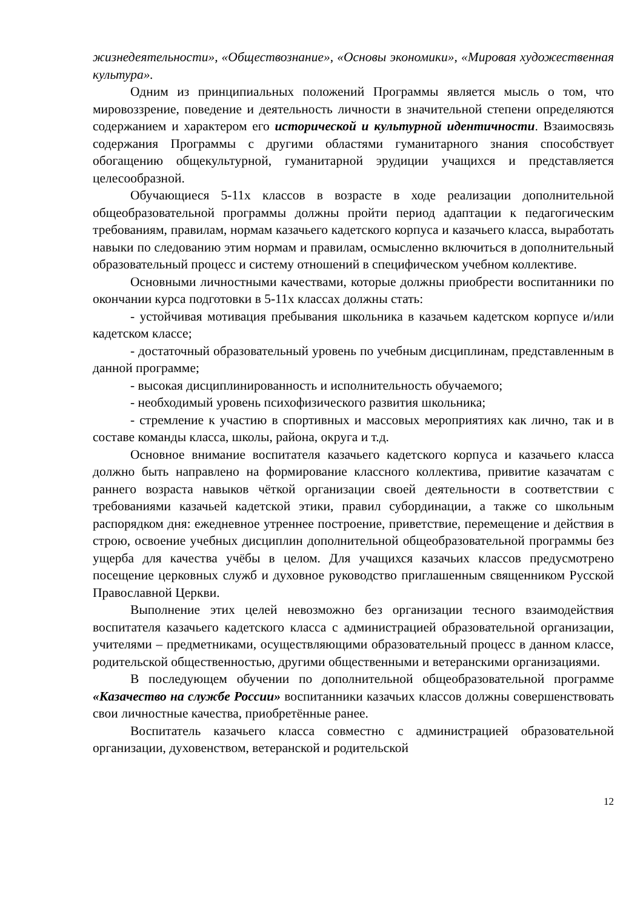жизнедеятельности», «Обществознание», «Основы экономики», «Мировая художественная культура».
Одним из принципиальных положений Программы является мысль о том, что мировоззрение, поведение и деятельность личности в значительной степени определяются содержанием и характером его исторической и культурной идентичности. Взаимосвязь содержания Программы с другими областями гуманитарного знания способствует обогащению общекультурной, гуманитарной эрудиции учащихся и представляется целесообразной.
Обучающиеся 5-11х классов в возрасте в ходе реализации дополнительной общеобразовательной программы должны пройти период адаптации к педагогическим требованиям, правилам, нормам казачьего кадетского корпуса и казачьего класса, выработать навыки по следованию этим нормам и правилам, осмысленно включиться в дополнительный образовательный процесс и систему отношений в специфическом учебном коллективе.
Основными личностными качествами, которые должны приобрести воспитанники по окончании курса подготовки в 5-11х классах должны стать:
- устойчивая мотивация пребывания школьника в казачьем кадетском корпусе и/или кадетском классе;
- достаточный образовательный уровень по учебным дисциплинам, представленным в данной программе;
- высокая дисциплинированность и исполнительность обучаемого;
- необходимый уровень психофизического развития школьника;
- стремление к участию в спортивных и массовых мероприятиях как лично, так и в составе команды класса, школы, района, округа и т.д.
Основное внимание воспитателя казачьего кадетского корпуса и казачьего класса должно быть направлено на формирование классного коллектива, привитие казачатам с раннего возраста навыков чёткой организации своей деятельности в соответствии с требованиями казачьей кадетской этики, правил субординации, а также со школьным распорядком дня: ежедневное утреннее построение, приветствие, перемещение и действия в строю, освоение учебных дисциплин дополнительной общеобразовательной программы без ущерба для качества учёбы в целом. Для учащихся казачьих классов предусмотрено посещение церковных служб и духовное руководство приглашенным священником Русской Православной Церкви.
Выполнение этих целей невозможно без организации тесного взаимодействия воспитателя казачьего кадетского класса с администрацией образовательной организации, учителями – предметниками, осуществляющими образовательный процесс в данном классе, родительской общественностью, другими общественными и ветеранскими организациями.
В последующем обучении по дополнительной общеобразовательной программе «Казачество на службе России» воспитанники казачьих классов должны совершенствовать свои личностные качества, приобретённые ранее.
Воспитатель казачьего класса совместно с администрацией образовательной организации, духовенством, ветеранской и родительской
12